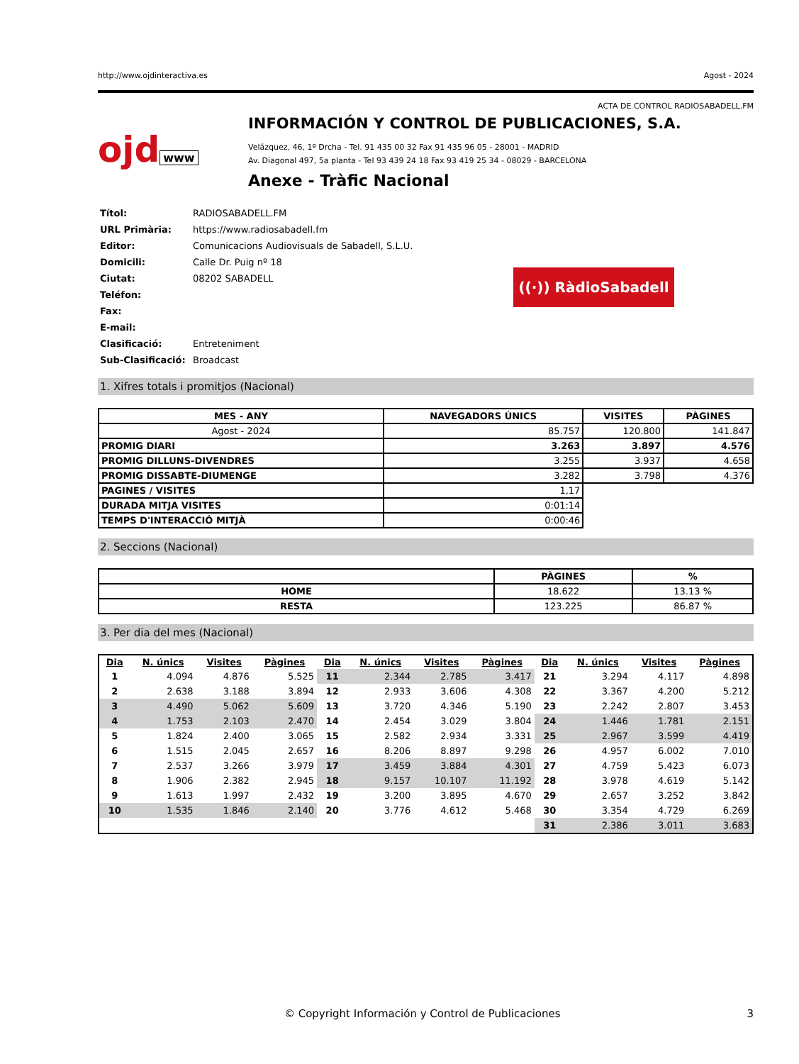http://www.ojdinteractiva.es Agost - 2024
ACTA DE CONTROL RADIOSABADELL.FM
ojd www
INFORMACIÓN Y CONTROL DE PUBLICACIONES, S.A.
Velázquez, 46, 1º Drcha - Tel. 91 435 00 32 Fax 91 435 96 05 - 28001 - MADRID
Av. Diagonal 497, 5a planta - Tel 93 439 24 18 Fax 93 419 25 34 - 08029 - BARCELONA
Anexe - Tràfic Nacional
| Títol: | RADIOSABADELL.FM |
| URL Primària: | https://www.radiosabadell.fm |
| Editor: | Comunicacions Audiovisuals de Sabadell, S.L.U. |
| Domicili: | Calle Dr. Puig nº 18 |
| Ciutat: | 08202 SABADELL |
| Teléfon: | |
| Fax: | |
| E-mail: | |
| Clasificació: | Entreteniment |
| Sub-Clasificació: | Broadcast |
((·)) RàdioSabadell
1. Xifres totals i promitjos (Nacional)
| MES - ANY | NAVEGADORS ÚNICS | VISITES | PÀGINES |
| --- | --- | --- | --- |
| Agost - 2024 | 85.757 | 120.800 | 141.847 |
| PROMIG DIARI | 3.263 | 3.897 | 4.576 |
| PROMIG DILLUNS-DIVENDRES | 3.255 | 3.937 | 4.658 |
| PROMIG DISSABTE-DIUMENGE | 3.282 | 3.798 | 4.376 |
| PAGINES / VISITES | 1,17 | | |
| DURADA MITJA VISITES | 0:01:14 | | |
| TEMPS D'INTERACCIÓ MITJÀ | 0:00:46 | | |
2. Seccions (Nacional)
| | PÀGINES | % |
| --- | --- | --- |
| HOME | 18.622 | 13.13 % |
| RESTA | 123.225 | 86.87 % |
3. Per dia del mes (Nacional)
| Dia | N. únics | Visites | Pàgines | Dia | N. únics | Visites | Pàgines | Dia | N. únics | Visites | Pàgines |
| --- | --- | --- | --- | --- | --- | --- | --- | --- | --- | --- | --- |
| 1 | 4.094 | 4.876 | 5.525 | 11 | 2.344 | 2.785 | 3.417 | 21 | 3.294 | 4.117 | 4.898 |
| 2 | 2.638 | 3.188 | 3.894 | 12 | 2.933 | 3.606 | 4.308 | 22 | 3.367 | 4.200 | 5.212 |
| 3 | 4.490 | 5.062 | 5.609 | 13 | 3.720 | 4.346 | 5.190 | 23 | 2.242 | 2.807 | 3.453 |
| 4 | 1.753 | 2.103 | 2.470 | 14 | 2.454 | 3.029 | 3.804 | 24 | 1.446 | 1.781 | 2.151 |
| 5 | 1.824 | 2.400 | 3.065 | 15 | 2.582 | 2.934 | 3.331 | 25 | 2.967 | 3.599 | 4.419 |
| 6 | 1.515 | 2.045 | 2.657 | 16 | 8.206 | 8.897 | 9.298 | 26 | 4.957 | 6.002 | 7.010 |
| 7 | 2.537 | 3.266 | 3.979 | 17 | 3.459 | 3.884 | 4.301 | 27 | 4.759 | 5.423 | 6.073 |
| 8 | 1.906 | 2.382 | 2.945 | 18 | 9.157 | 10.107 | 11.192 | 28 | 3.978 | 4.619 | 5.142 |
| 9 | 1.613 | 1.997 | 2.432 | 19 | 3.200 | 3.895 | 4.670 | 29 | 2.657 | 3.252 | 3.842 |
| 10 | 1.535 | 1.846 | 2.140 | 20 | 3.776 | 4.612 | 5.468 | 30 | 3.354 | 4.729 | 6.269 |
| | | | | | | | | 31 | 2.386 | 3.011 | 3.683 |
© Copyright Información y Control de Publicaciones 3